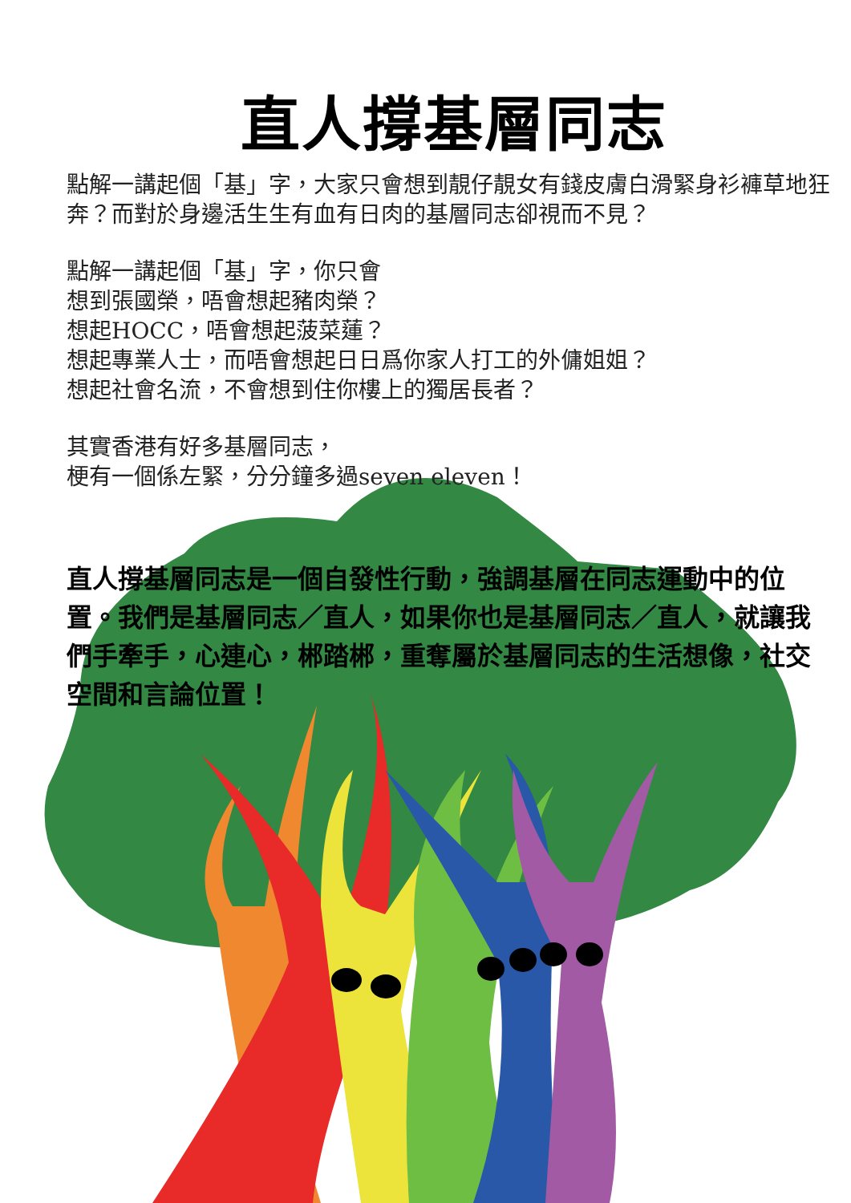直人撐基層同志
點解一講起個「基」字，大家只會想到靚仔靚女有錢皮膚白滑緊身衫褲草地狂奔？而對於身邊活生生有血有日肉的基層同志卻視而不見？
點解一講起個「基」字，你只會
想到張國榮，唔會想起豬肉榮？
想起HOCC，唔會想起菠菜蓮？
想起專業人士，而唔會想起日日爲你家人打工的外傭姐姐？
想起社會名流，不會想到住你樓上的獨居長者？
其實香港有好多基層同志，
梗有一個係左緊，分分鐘多過seven eleven！
直人撐基層同志是一個自發性行動，強調基層在同志運動中的位置。我們是基層同志／直人，如果你也是基層同志／直人，就讓我們手牽手，心連心，郴踏郴，重奪屬於基層同志的生活想像，社交空間和言論位置！